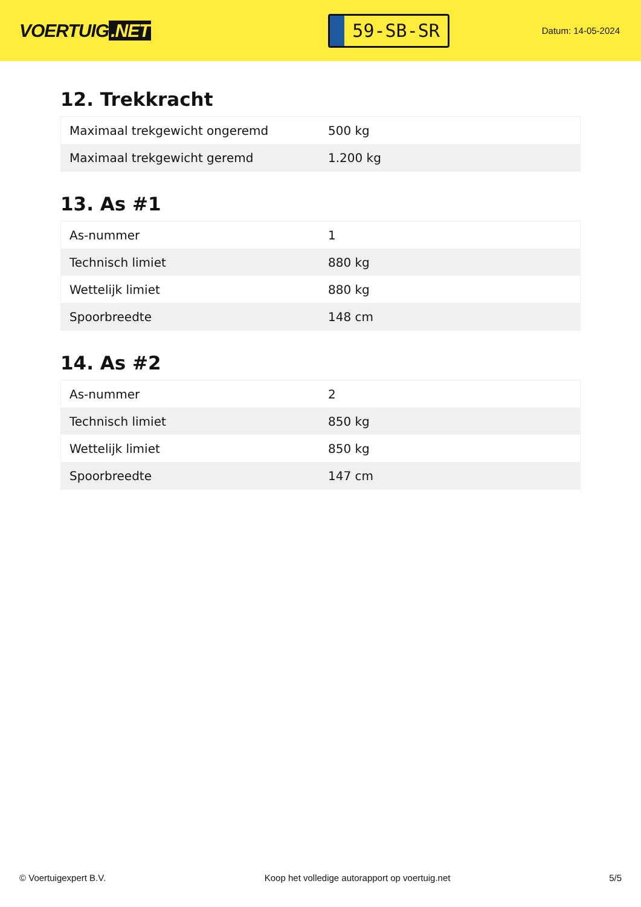VOERTUIG.NET
59-SB-SR
Datum: 14-05-2024
12. Trekkracht
| Maximaal trekgewicht ongeremd | 500 kg |
| Maximaal trekgewicht geremd | 1.200 kg |
13. As #1
| As-nummer | 1 |
| Technisch limiet | 880 kg |
| Wettelijk limiet | 880 kg |
| Spoorbreedte | 148 cm |
14. As #2
| As-nummer | 2 |
| Technisch limiet | 850 kg |
| Wettelijk limiet | 850 kg |
| Spoorbreedte | 147 cm |
© Voertuigexpert B.V. Koop het volledige autorapport op voertuig.net 5/5